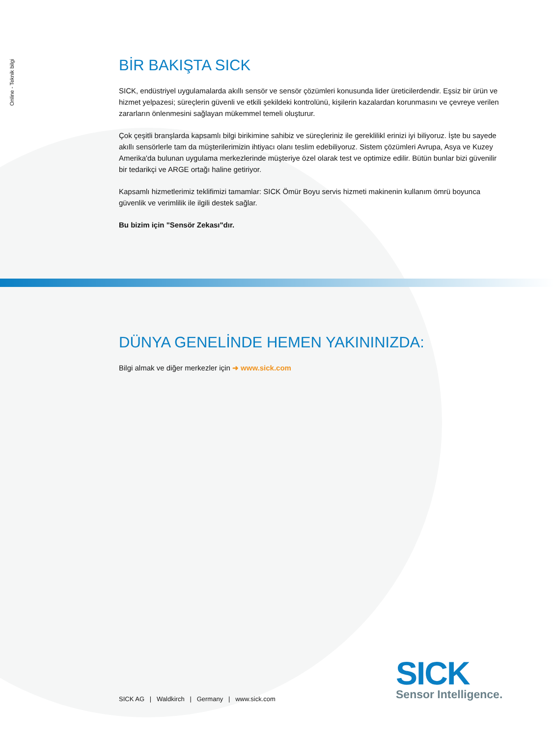Online - Teknik bilgi
BİR BAKIŞTA SICK
SICK, endüstriyel uygulamalarda akıllı sensör ve sensör çözümleri konusunda lider üreticilerdendir. Eşsiz bir ürün ve hizmet yelpazesi; süreçlerin güvenli ve etkili şekildeki kontrolünü, kişilerin kazalardan korunmasını ve çevreye verilen zararların önlenmesini sağlayan mükemmel temeli oluşturur.
Çok çeşitli branşlarda kapsamlı bilgi birikimine sahibiz ve süreçleriniz ile gereklilikl erinizi iyi biliyoruz. İşte bu sayede akıllı sensörlerle tam da müşterilerimizin ihtiyacı olanı teslim edebiliyoruz. Sistem çözümleri Avrupa, Asya ve Kuzey Amerika'da bulunan uygulama merkezlerinde müşteriye özel olarak test ve optimize edilir. Bütün bunlar bizi güvenilir bir tedarikçi ve ARGE ortağı haline getiriyor.
Kapsamlı hizmetlerimiz teklifimizi tamamlar: SICK Ömür Boyu servis hizmeti makinenin kullanım ömrü boyunca güvenlik ve verimlilik ile ilgili destek sağlar.
Bu bizim için "Sensör Zekası"dır.
DÜNYA GENELİNDE HEMEN YAKININIZDA:
Bilgi almak ve diğer merkezler için ➜ www.sick.com
SICK AG | Waldkirch | Germany | www.sick.com
SICK
Sensor Intelligence.